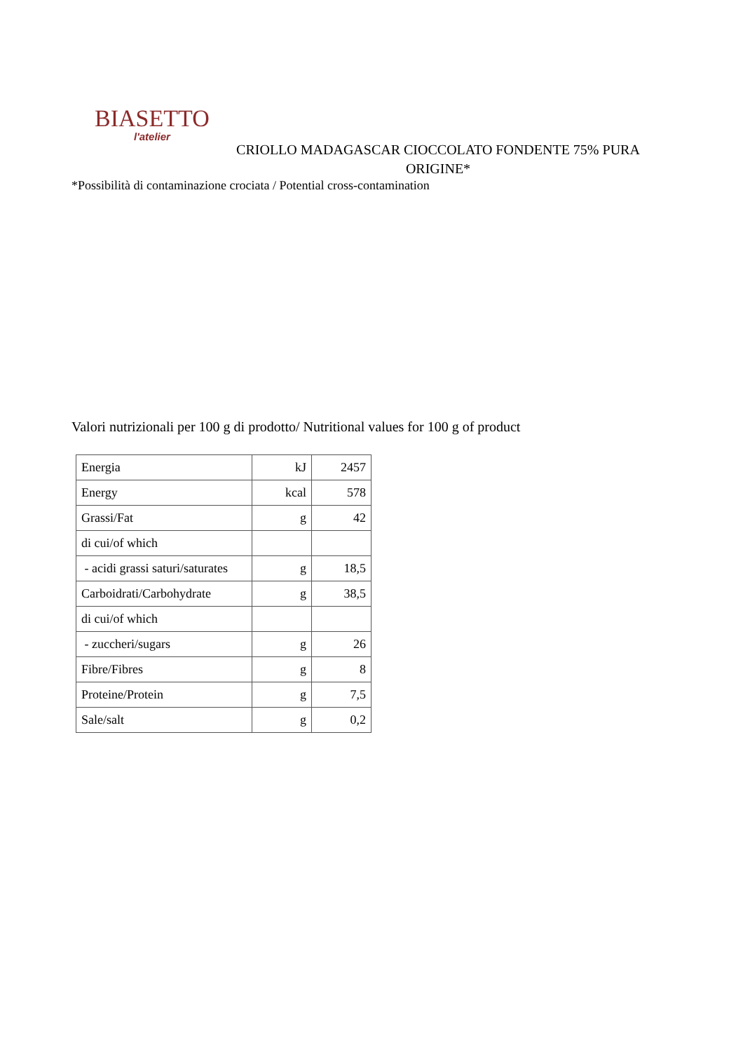BIASETTO
l'atelier
CRIOLLO MADAGASCAR CIOCCOLATO FONDENTE 75% PURA ORIGINE*
*Possibilità di contaminazione crociata / Potential cross-contamination
Valori nutrizionali per 100 g di prodotto/ Nutritional values for 100 g of product
| Energia | kJ | 2457 |
| Energy | kcal | 578 |
| Grassi/Fat | g | 42 |
| di cui/of which | | |
| - acidi grassi saturi/saturates | g | 18,5 |
| Carboidrati/Carbohydrate | g | 38,5 |
| di cui/of which | | |
| - zuccheri/sugars | g | 26 |
| Fibre/Fibres | g | 8 |
| Proteine/Protein | g | 7,5 |
| Sale/salt | g | 0,2 |